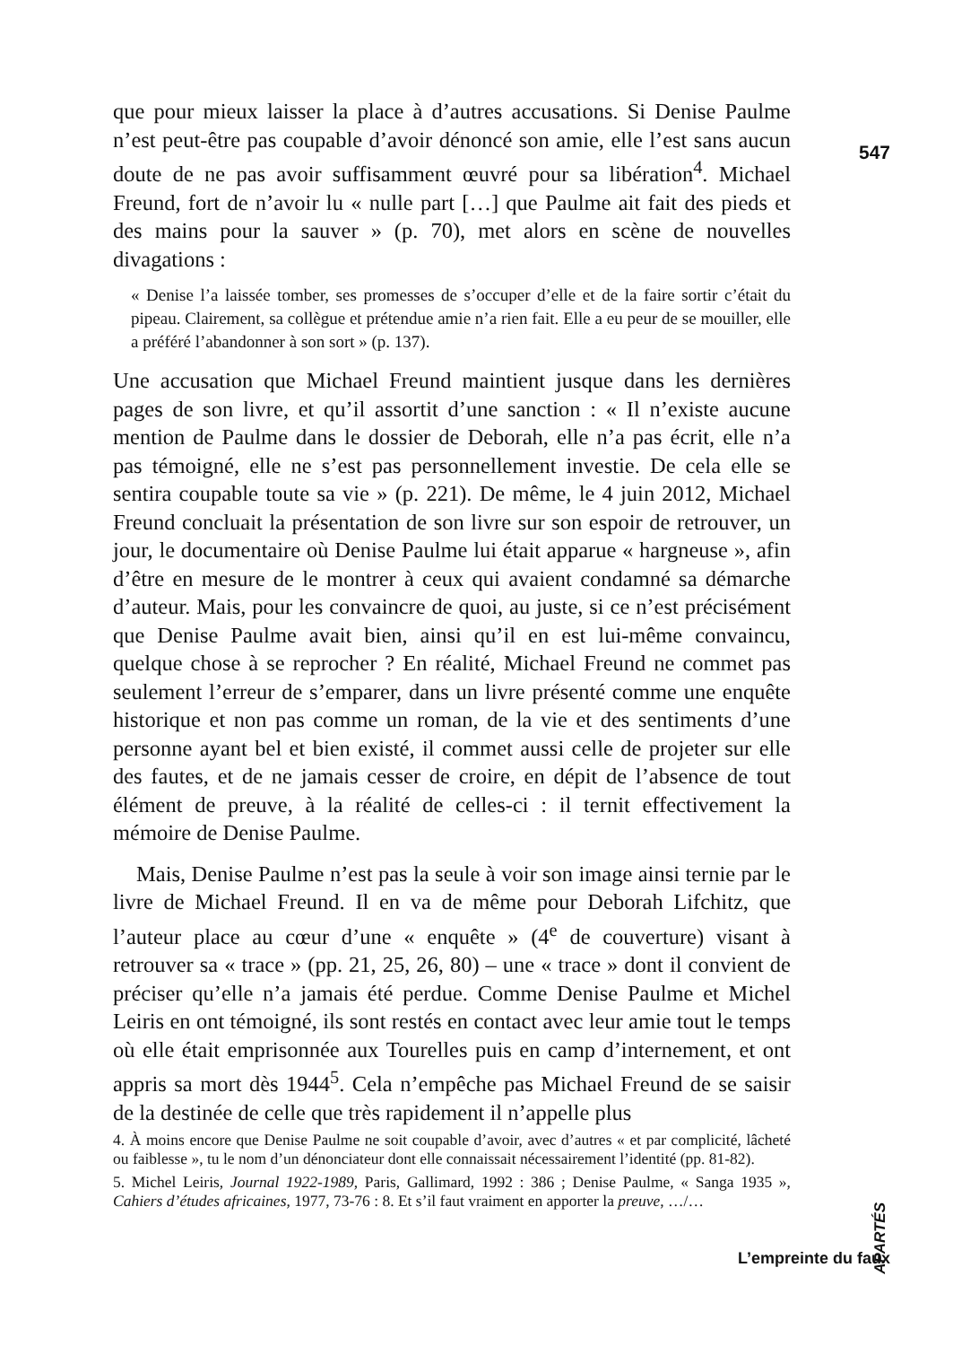547
que pour mieux laisser la place à d’autres accusations. Si Denise Paulme n’est peut-être pas coupable d’avoir dénoncé son amie, elle l’est sans aucun doute de ne pas avoir suffisamment œuvré pour sa libération<sup>4</sup>. Michael Freund, fort de n’avoir lu « nulle part […] que Paulme ait fait des pieds et des mains pour la sauver » (p. 70), met alors en scène de nouvelles divagations :
« Denise l’a laissée tomber, ses promesses de s’occuper d’elle et de la faire sortir c’était du pipeau. Clairement, sa collègue et prétendue amie n’a rien fait. Elle a eu peur de se mouiller, elle a préféré l’abandonner à son sort » (p. 137).
Une accusation que Michael Freund maintient jusque dans les dernières pages de son livre, et qu’il assortit d’une sanction : « Il n’existe aucune mention de Paulme dans le dossier de Deborah, elle n’a pas écrit, elle n’a pas témoigné, elle ne s’est pas personnellement investie. De cela elle se sentira coupable toute sa vie » (p. 221). De même, le 4 juin 2012, Michael Freund concluait la présentation de son livre sur son espoir de retrouver, un jour, le documentaire où Denise Paulme lui était apparue « hargneuse », afin d’être en mesure de le montrer à ceux qui avaient condamné sa démarche d’auteur. Mais, pour les convaincre de quoi, au juste, si ce n’est précisément que Denise Paulme avait bien, ainsi qu’il en est lui-même convaincu, quelque chose à se reprocher ? En réalité, Michael Freund ne commet pas seulement l’erreur de s’emparer, dans un livre présenté comme une enquête historique et non pas comme un roman, de la vie et des sentiments d’une personne ayant bel et bien existé, il commet aussi celle de projeter sur elle des fautes, et de ne jamais cesser de croire, en dépit de l’absence de tout élément de preuve, à la réalité de celles-ci : il ternit effectivement la mémoire de Denise Paulme.
Mais, Denise Paulme n’est pas la seule à voir son image ainsi ternie par le livre de Michael Freund. Il en va de même pour Deborah Lifchitz, que l’auteur place au cœur d’une « enquête » (4<sup>e</sup> de couverture) visant à retrouver sa « trace » (pp. 21, 25, 26, 80) – une « trace » dont il convient de préciser qu’elle n’a jamais été perdue. Comme Denise Paulme et Michel Leiris en ont témoigné, ils sont restés en contact avec leur amie tout le temps où elle était emprisonnée aux Tourelles puis en camp d’internement, et ont appris sa mort dès 1944<sup>5</sup>. Cela n’empêche pas Michael Freund de se saisir de la destinée de celle que très rapidement il n’appelle plus
4. À moins encore que Denise Paulme ne soit coupable d’avoir, avec d’autres « et par complicité, lâcheté ou faiblesse », tu le nom d’un dénonciateur dont elle connaissait nécessairement l’identité (pp. 81-82).
5. Michel Leiris, Journal 1922-1989, Paris, Gallimard, 1992 : 386 ; Denise Paulme, « Sanga 1935 », Cahiers d’études africaines, 1977, 73-76 : 8. Et s’il faut vraiment en apporter la preuve, …/…
APARTÉS
L’empreinte du faux